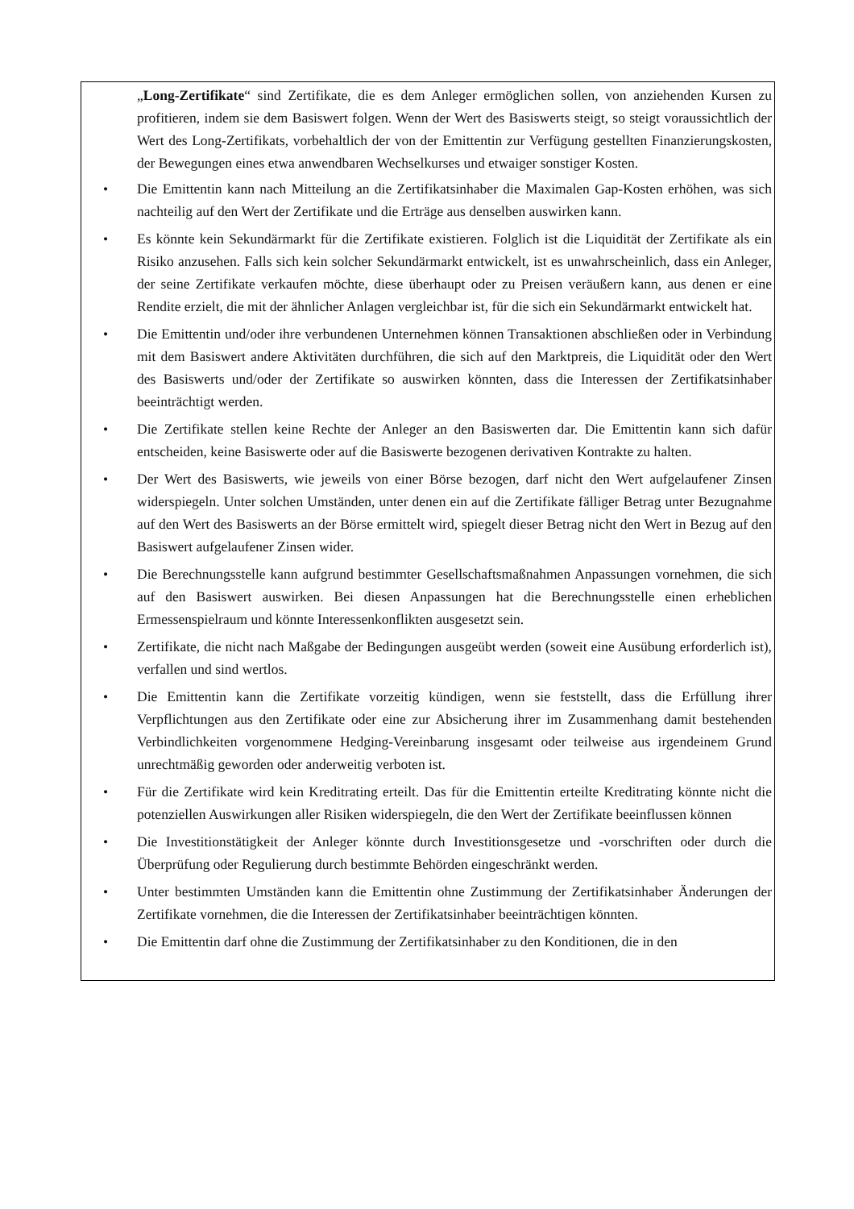„Long-Zertifikate“ sind Zertifikate, die es dem Anleger ermöglichen sollen, von anziehenden Kursen zu profitieren, indem sie dem Basiswert folgen. Wenn der Wert des Basiswerts steigt, so steigt voraussichtlich der Wert des Long-Zertifikats, vorbehaltlich der von der Emittentin zur Verfügung gestellten Finanzierungskosten, der Bewegungen eines etwa anwendbaren Wechselkurses und etwaiger sonstiger Kosten.
• Die Emittentin kann nach Mitteilung an die Zertifikatsinhaber die Maximalen Gap-Kosten erhöhen, was sich nachteilig auf den Wert der Zertifikate und die Erträge aus denselben auswirken kann.
• Es könnte kein Sekundärmarkt für die Zertifikate existieren. Folglich ist die Liquidität der Zertifikate als ein Risiko anzusehen. Falls sich kein solcher Sekundärmarkt entwickelt, ist es unwahrscheinlich, dass ein Anleger, der seine Zertifikate verkaufen möchte, diese überhaupt oder zu Preisen veräußern kann, aus denen er eine Rendite erzielt, die mit der ähnlicher Anlagen vergleichbar ist, für die sich ein Sekundärmarkt entwickelt hat.
• Die Emittentin und/oder ihre verbundenen Unternehmen können Transaktionen abschließen oder in Verbindung mit dem Basiswert andere Aktivitäten durchführen, die sich auf den Marktpreis, die Liquidität oder den Wert des Basiswerts und/oder der Zertifikate so auswirken könnten, dass die Interessen der Zertifikatsinhaber beeinträchtigt werden.
• Die Zertifikate stellen keine Rechte der Anleger an den Basiswerten dar. Die Emittentin kann sich dafür entscheiden, keine Basiswerte oder auf die Basiswerte bezogenen derivativen Kontrakte zu halten.
• Der Wert des Basiswerts, wie jeweils von einer Börse bezogen, darf nicht den Wert aufgelaufener Zinsen widerspiegeln. Unter solchen Umständen, unter denen ein auf die Zertifikate fälliger Betrag unter Bezugnahme auf den Wert des Basiswerts an der Börse ermittelt wird, spiegelt dieser Betrag nicht den Wert in Bezug auf den Basiswert aufgelaufener Zinsen wider.
• Die Berechnungsstelle kann aufgrund bestimmter Gesellschaftsmaßnahmen Anpassungen vornehmen, die sich auf den Basiswert auswirken. Bei diesen Anpassungen hat die Berechnungsstelle einen erheblichen Ermessenspielraum und könnte Interessenkonflikten ausgesetzt sein.
• Zertifikate, die nicht nach Maßgabe der Bedingungen ausgeübt werden (soweit eine Ausübung erforderlich ist), verfallen und sind wertlos.
• Die Emittentin kann die Zertifikate vorzeitig kündigen, wenn sie feststellt, dass die Erfüllung ihrer Verpflichtungen aus den Zertifikate oder eine zur Absicherung ihrer im Zusammenhang damit bestehenden Verbindlichkeiten vorgenommene Hedging-Vereinbarung insgesamt oder teilweise aus irgendeinem Grund unrechtmäßig geworden oder anderweitig verboten ist.
• Für die Zertifikate wird kein Kreditrating erteilt. Das für die Emittentin erteilte Kreditrating könnte nicht die potenziellen Auswirkungen aller Risiken widerspiegeln, die den Wert der Zertifikate beeinflussen können
• Die Investitionstätigkeit der Anleger könnte durch Investitionsgesetze und -vorschriften oder durch die Überprüfung oder Regulierung durch bestimmte Behörden eingeschränkt werden.
• Unter bestimmten Umständen kann die Emittentin ohne Zustimmung der Zertifikatsinhaber Änderungen der Zertifikate vornehmen, die die Interessen der Zertifikatsinhaber beeinträchtigen könnten.
• Die Emittentin darf ohne die Zustimmung der Zertifikatsinhaber zu den Konditionen, die in den